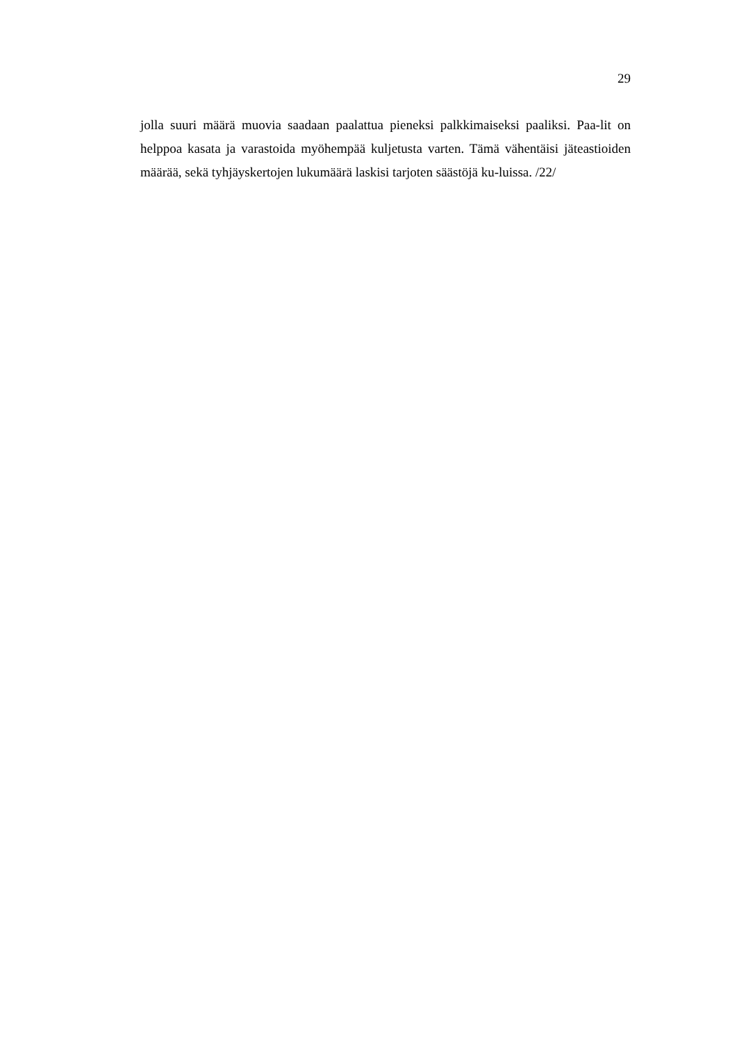29
jolla suuri määrä muovia saadaan paalattua pieneksi palkkimaiseksi paaliksi. Paa-lit on helppoa kasata ja varastoida myöhempää kuljetusta varten. Tämä vähentäisi jäteastioiden määrää, sekä tyhjäyskertojen lukumäärä laskisi tarjoten säästöjä ku-luissa. /22/